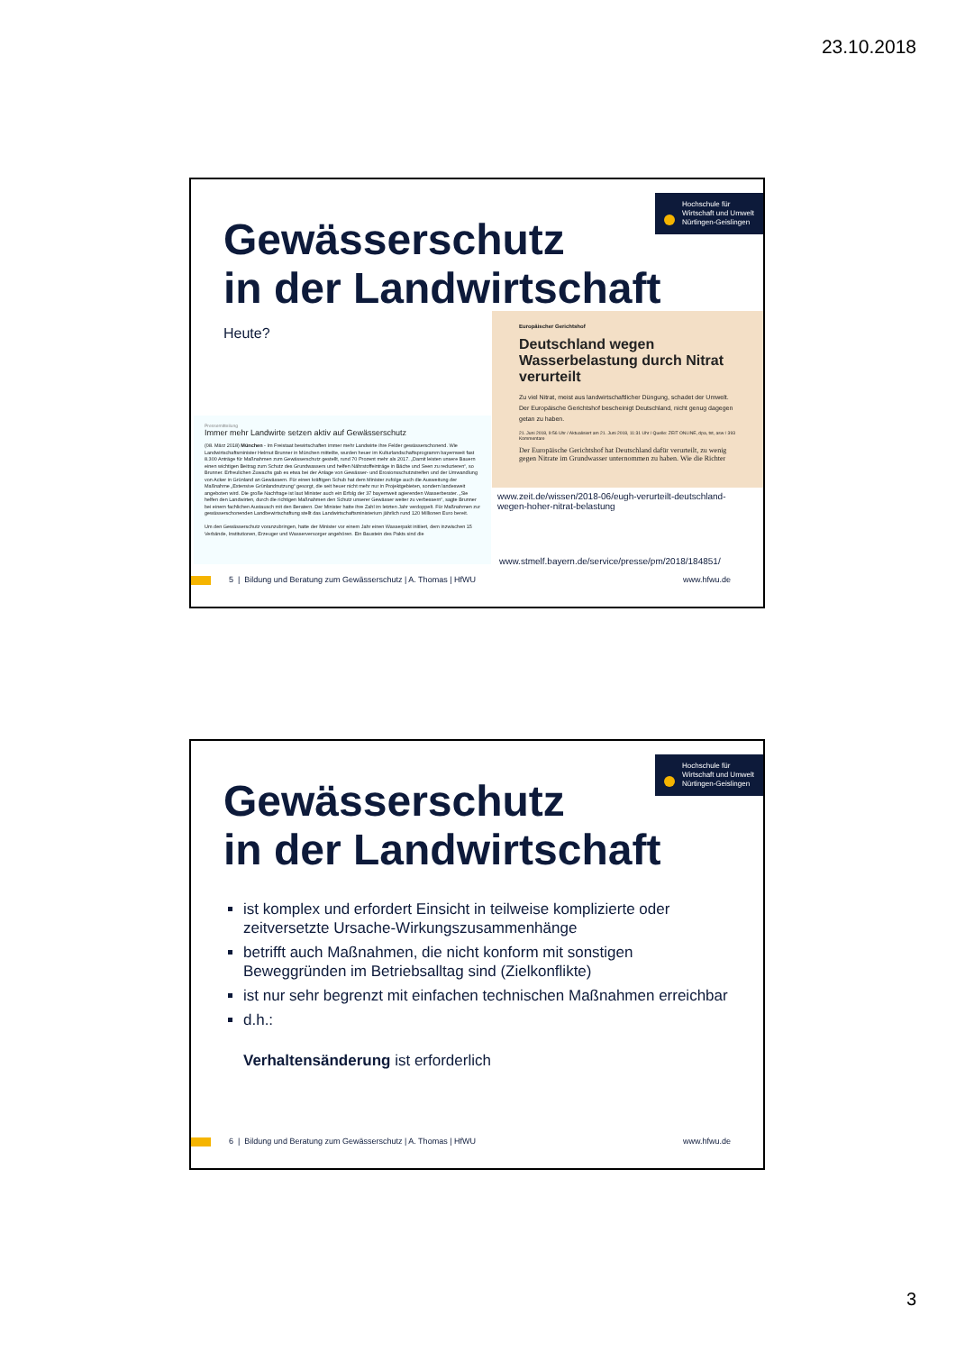23.10.2018
Hochschule für
Wirtschaft und Umwelt
Nürtingen-Geislingen
Gewässerschutz
in der Landwirtschaft
Heute?
Europäischer Gerichtshof
Deutschland wegen Wasserbelastung durch Nitrat verurteilt
Zu viel Nitrat, meist aus landwirtschaftlicher Düngung, schadet der Umwelt. Der Europäische Gerichtshof bescheinigt Deutschland, nicht genug dagegen getan zu haben.
21. Juni 2018, 9:56 Uhr / Aktualisiert am 21. Juni 2018, 11:31 Uhr / Quelle: ZEIT ONLINE, dpa, tst, asw / 393 Kommentare
Der Europäische Gerichtshof hat Deutschland dafür verurteilt, zu wenig gegen Nitrate im Grundwasser unternommen zu haben. Wie die Richter
Pressemitteilung
Immer mehr Landwirte setzen aktiv auf Gewässerschutz
(08. März 2018) München - Im Freistaat bewirtschaften immer mehr Landwirte ihre Felder gewässerschonend. Wie Landwirtschaftsminister Helmut Brunner in München mitteilte, wurden heuer im Kulturlandschaftsprogramm bayernweit fast 8.300 Anträge für Maßnahmen zum Gewässerschutz gestellt, rund 70 Prozent mehr als 2017. „Damit leisten unsere Bauern einen wichtigen Beitrag zum Schutz des Grundwassers und helfen Nährstoffeinträge in Bäche und Seen zu reduzieren“, so Brunner. Erfreulichen Zuwachs gab es etwa bei der Anlage von Gewässer- und Erosionsschutzstreifen und der Umwandlung von Acker in Grünland an Gewässern. Für einen kräftigen Schub hat dem Minister zufolge auch die Ausweitung der Maßnahme „Extensive Grünlandnutzung“ gesorgt, die seit heuer nicht mehr nur in Projektgebieten, sondern landesweit angeboten wird. Die große Nachfrage ist laut Minister auch ein Erfolg der 37 bayernweit agierenden Wasserberater. „Sie helfen den Landwirten, durch die richtigen Maßnahmen den Schutz unserer Gewässer weiter zu verbessern“, sagte Brunner bei einem fachlichen Austausch mit den Beratern. Der Minister hatte ihre Zahl im letzten Jahr verdoppelt. Für Maßnahmen zur gewässerschonenden Landbewirtschaftung stellt das Landwirtschaftsministerium jährlich rund 120 Millionen Euro bereit.
Um den Gewässerschutz voranzubringen, hatte der Minister vor einem Jahr einen Wasserpakt initiiert, dem inzwischen 15 Verbände, Institutionen, Erzeuger und Wasserversorger angehören. Ein Baustein des Pakts sind die
www.zeit.de/wissen/2018-06/eugh-verurteilt-deutschland-
wegen-hoher-nitrat-belastung
www.stmelf.bayern.de/service/presse/pm/2018/184851/
5 | Bildung und Beratung zum Gewässerschutz | A. Thomas | HfWU www.hfwu.de
Hochschule für
Wirtschaft und Umwelt
Nürtingen-Geislingen
Gewässerschutz
in der Landwirtschaft
ist komplex und erfordert Einsicht in teilweise komplizierte oder zeitversetzte Ursache-Wirkungszusammenhänge
betrifft auch Maßnahmen, die nicht konform mit sonstigen Beweggründen im Betriebsalltag sind (Zielkonflikte)
ist nur sehr begrenzt mit einfachen technischen Maßnahmen erreichbar
d.h.:
Verhaltensänderung ist erforderlich
6 | Bildung und Beratung zum Gewässerschutz | A. Thomas | HfWU www.hfwu.de
3